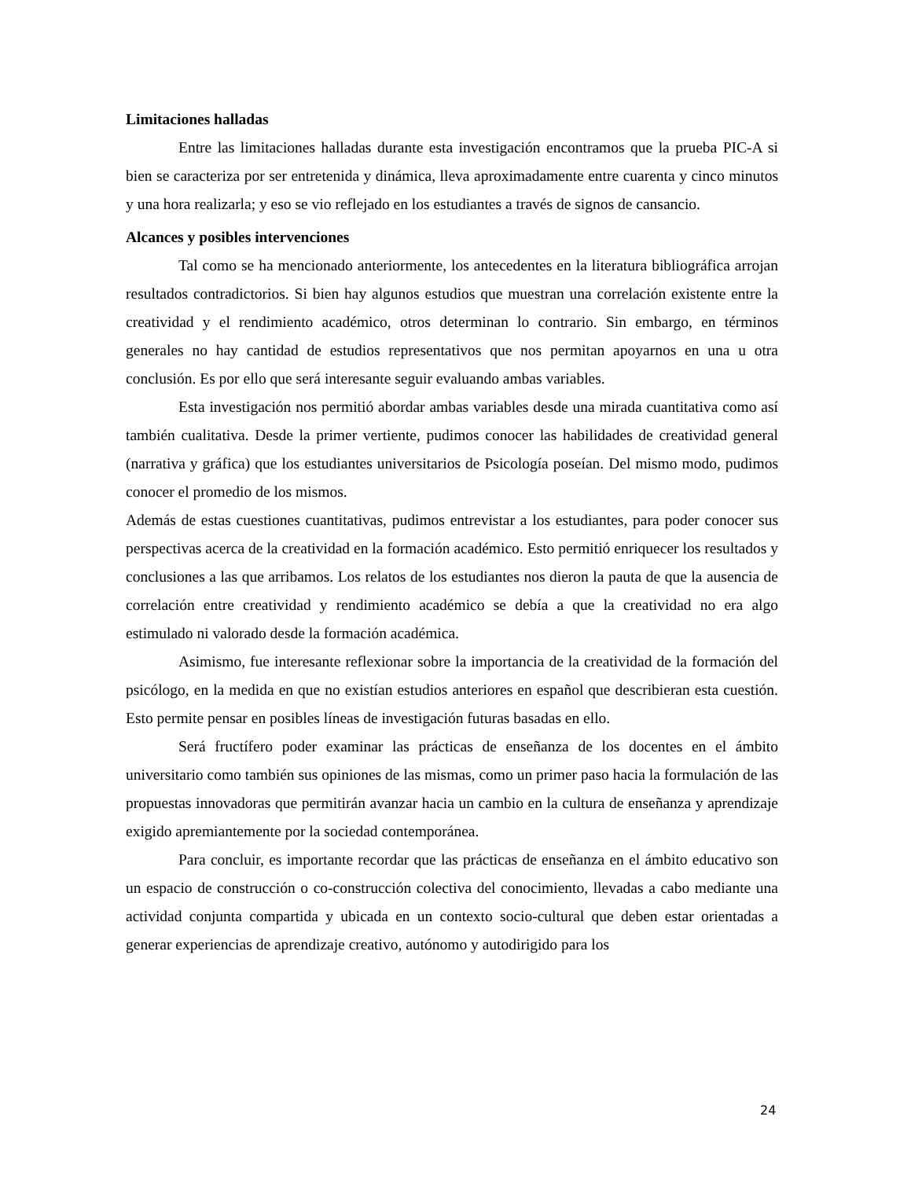Limitaciones halladas
Entre las limitaciones halladas durante esta investigación encontramos que la prueba PIC-A si bien se caracteriza por ser entretenida y dinámica, lleva aproximadamente entre cuarenta y cinco minutos y una hora realizarla; y eso se vio reflejado en los estudiantes a través de signos de cansancio.
Alcances y posibles intervenciones
Tal como se ha mencionado anteriormente, los antecedentes en la literatura bibliográfica arrojan resultados contradictorios. Si bien hay algunos estudios que muestran una correlación existente entre la creatividad y el rendimiento académico, otros determinan lo contrario. Sin embargo, en términos generales no hay cantidad de estudios representativos que nos permitan apoyarnos en una u otra conclusión. Es por ello que será interesante seguir evaluando ambas variables.
Esta investigación nos permitió abordar ambas variables desde una mirada cuantitativa como así también cualitativa. Desde la primer vertiente, pudimos conocer las habilidades de creatividad general (narrativa y gráfica) que los estudiantes universitarios de Psicología poseían. Del mismo modo, pudimos conocer el promedio de los mismos.
Además de estas cuestiones cuantitativas, pudimos entrevistar a los estudiantes, para poder conocer sus perspectivas acerca de la creatividad en la formación académico. Esto permitió enriquecer los resultados y conclusiones a las que arribamos. Los relatos de los estudiantes nos dieron la pauta de que la ausencia de correlación entre creatividad y rendimiento académico se debía a que la creatividad no era algo estimulado ni valorado desde la formación académica.
Asimismo, fue interesante reflexionar sobre la importancia de la creatividad de la formación del psicólogo, en la medida en que no existían estudios anteriores en español que describieran esta cuestión. Esto permite pensar en posibles líneas de investigación futuras basadas en ello.
Será fructífero poder examinar las prácticas de enseñanza de los docentes en el ámbito universitario como también sus opiniones de las mismas, como un primer paso hacia la formulación de las propuestas innovadoras que permitirán avanzar hacia un cambio en la cultura de enseñanza y aprendizaje exigido apremiantemente por la sociedad contemporánea.
Para concluir, es importante recordar que las prácticas de enseñanza en el ámbito educativo son un espacio de construcción o co-construcción colectiva del conocimiento, llevadas a cabo mediante una actividad conjunta compartida y ubicada en un contexto socio-cultural que deben estar orientadas a generar experiencias de aprendizaje creativo, autónomo y autodirigido para los
24